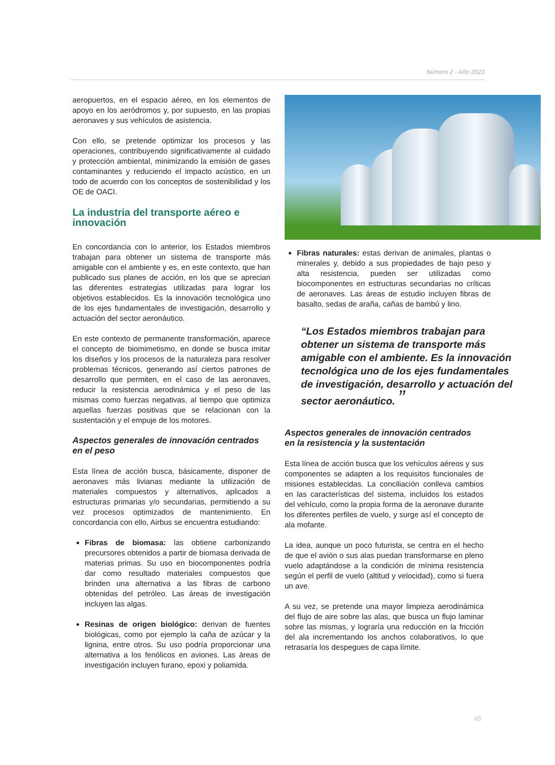Número 2 - Año 2023
aeropuertos, en el espacio aéreo, en los elementos de apoyo en los aeródromos y, por supuesto, en las propias aeronaves y sus vehículos de asistencia.
Con ello, se pretende optimizar los procesos y las operaciones, contribuyendo significativamente al cuidado y protección ambiental, minimizando la emisión de gases contaminantes y reduciendo el impacto acústico, en un todo de acuerdo con los conceptos de sostenibilidad y los OE de OACI.
La industria del transporte aéreo e innovación
En concordancia con lo anterior, los Estados miembros trabajan para obtener un sistema de transporte más amigable con el ambiente y es, en este contexto, que han publicado sus planes de acción, en los que se aprecian las diferentes estrategias utilizadas para lograr los objetivos establecidos. Es la innovación tecnológica uno de los ejes fundamentales de investigación, desarrollo y actuación del sector aeronáutico.
En este contexto de permanente transformación, aparece el concepto de biomimetismo, en donde se busca imitar los diseños y los procesos de la naturaleza para resolver problemas técnicos, generando así ciertos patrones de desarrollo que permiten, en el caso de las aeronaves, reducir la resistencia aerodinámica y el peso de las mismas como fuerzas negativas, al tiempo que optimiza aquellas fuerzas positivas que se relacionan con la sustentación y el empuje de los motores.
Aspectos generales de innovación centrados en el peso
Esta línea de acción busca, básicamente, disponer de aeronaves más livianas mediante la utilización de materiales compuestos y alternativos, aplicados a estructuras primarias y/o secundarias, permitiendo a su vez procesos optimizados de mantenimiento. En concordancia con ello, Airbus se encuentra estudiando:
Fibras de biomasa: las obtiene carbonizando precursores obtenidos a partir de biomasa derivada de materias primas. Su uso en biocomponentes podría dar como resultado materiales compuestos que brinden una alternativa a las fibras de carbono obtenidas del petróleo. Las áreas de investigación incluyen las algas.
Resinas de origen biológico: derivan de fuentes biológicas, como por ejemplo la caña de azúcar y la lignina, entre otros. Su uso podría proporcionar una alternativa a los fenólicos en aviones. Las áreas de investigación incluyen furano, epoxi y poliamida.
Fibras naturales: estas derivan de animales, plantas o minerales y, debido a sus propiedades de bajo peso y alta resistencia, pueden ser utilizadas como biocomponentes en estructuras secundarias no críticas de aeronaves. Las áreas de estudio incluyen fibras de basalto, sedas de araña, cañas de bambú y lino.
“Los Estados miembros trabajan para obtener un sistema de transporte más amigable con el ambiente. Es la innovación tecnológica uno de los ejes fundamentales de investigación, desarrollo y actuación del sector aeronáutico. ”
Aspectos generales de innovación centrados en la resistencia y la sustentación
Esta línea de acción busca que los vehículos aéreos y sus componentes se adapten a los requisitos funcionales de misiones establecidas. La conciliación conlleva cambios en las características del sistema, incluidos los estados del vehículo, como la propia forma de la aeronave durante los diferentes perfiles de vuelo, y surge así el concepto de ala mofante.
La idea, aunque un poco futurista, se centra en el hecho de que el avión o sus alas puedan transformarse en pleno vuelo adaptándose a la condición de mínima resistencia según el perfil de vuelo (altitud y velocidad), como si fuera un ave.
A su vez, se pretende una mayor limpieza aerodinámica del flujo de aire sobre las alas, que busca un flujo laminar sobre las mismas, y lograría una reducción en la fricción del ala incrementando los anchos colaborativos, lo que retrasaría los despegues de capa límite.
65